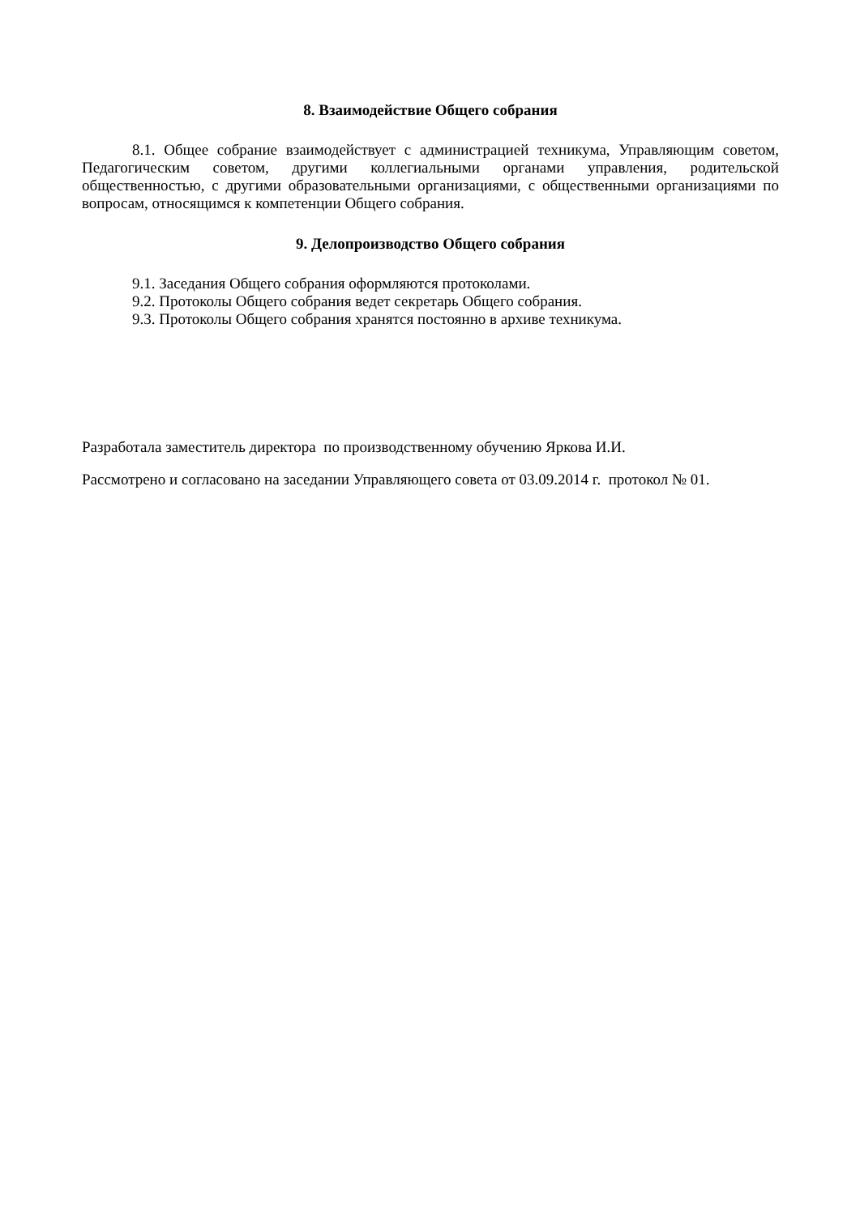8. Взаимодействие Общего собрания
8.1. Общее собрание взаимодействует с администрацией техникума, Управляющим советом, Педагогическим советом, другими коллегиальными органами управления, родительской общественностью, с другими образовательными организациями, с общественными организациями по вопросам, относящимся к компетенции Общего собрания.
9. Делопроизводство Общего собрания
9.1. Заседания Общего собрания оформляются протоколами.
9.2. Протоколы Общего собрания ведет секретарь Общего собрания.
9.3. Протоколы Общего собрания хранятся постоянно в архиве техникума.
Разработала заместитель директора по производственному обучению Яркова И.И.
Рассмотрено и согласовано на заседании Управляющего совета от 03.09.2014 г. протокол № 01.